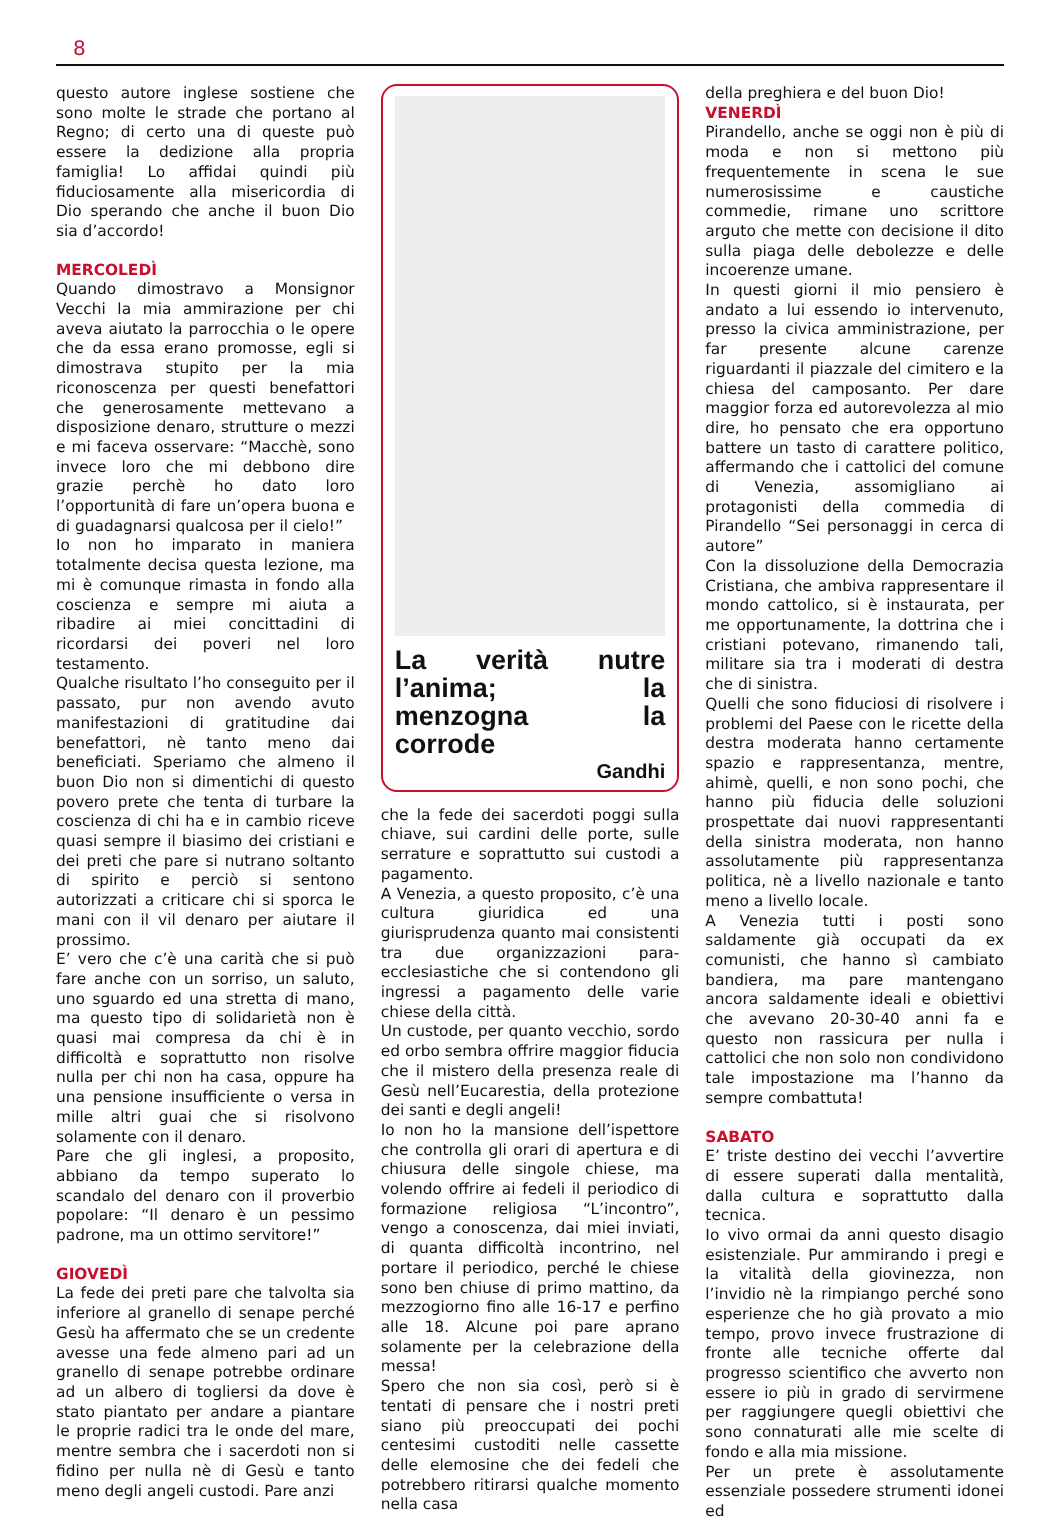8
questo autore inglese sostiene che sono molte le strade che portano al Regno; di certo una di queste può essere la dedizione alla propria famiglia! Lo affidai quindi più fiduciosamente alla misericordia di Dio sperando che anche il buon Dio sia d’accordo!
MERCOLEDÌ
Quando dimostravo a Monsignor Vecchi la mia ammirazione per chi aveva aiutato la parrocchia o le opere che da essa erano promosse, egli si dimostrava stupito per la mia riconoscenza per questi benefattori che generosamente mettevano a disposizione denaro, strutture o mezzi e mi faceva osservare: “Macchè, sono invece loro che mi debbono dire grazie perchè ho dato loro l’opportunità di fare un’opera buona e di guadagnarsi qualcosa per il cielo!”
Io non ho imparato in maniera totalmente decisa questa lezione, ma mi è comunque rimasta in fondo alla coscienza e sempre mi aiuta a ribadire ai miei concittadini di ricordarsi dei poveri nel loro testamento.
Qualche risultato l’ho conseguito per il passato, pur non avendo avuto manifestazioni di gratitudine dai benefattori, nè tanto meno dai beneficiati. Speriamo che almeno il buon Dio non si dimentichi di questo povero prete che tenta di turbare la coscienza di chi ha e in cambio riceve quasi sempre il biasimo dei cristiani e dei preti che pare si nutrano soltanto di spirito e perciò si sentono autorizzati a criticare chi si sporca le mani con il vil denaro per aiutare il prossimo.
E’ vero che c’è una carità che si può fare anche con un sorriso, un saluto, uno sguardo ed una stretta di mano, ma questo tipo di solidarietà non è quasi mai compresa da chi è in difficoltà e soprattutto non risolve nulla per chi non ha casa, oppure ha una pensione insufficiente o versa in mille altri guai che si risolvono solamente con il denaro.
Pare che gli inglesi, a proposito, abbiano da tempo superato lo scandalo del denaro con il proverbio popolare: “Il denaro è un pessimo padrone, ma un ottimo servitore!”
GIOVEDÌ
La fede dei preti pare che talvolta sia inferiore al granello di senape perché Gesù ha affermato che se un credente avesse una fede almeno pari ad un granello di senape potrebbe ordinare ad un albero di togliersi da dove è stato piantato per andare a piantare le proprie radici tra le onde del mare, mentre sembra che i sacerdoti non si fidino per nulla nè di Gesù e tanto meno degli angeli custodi. Pare anzi
La verità nutre l’anima; la menzogna la corrode
Gandhi
che la fede dei sacerdoti poggi sulla chiave, sui cardini delle porte, sulle serrature e soprattutto sui custodi a pagamento.
A Venezia, a questo proposito, c’è una cultura giuridica ed una giurisprudenza quanto mai consistenti tra due organizzazioni para-ecclesiastiche che si contendono gli ingressi a pagamento delle varie chiese della città.
Un custode, per quanto vecchio, sordo ed orbo sembra offrire maggior fiducia che il mistero della presenza reale di Gesù nell’Eucarestia, della protezione dei santi e degli angeli!
Io non ho la mansione dell’ispettore che controlla gli orari di apertura e di chiusura delle singole chiese, ma volendo offrire ai fedeli il periodico di formazione religiosa “L’incontro”, vengo a conoscenza, dai miei inviati, di quanta difficoltà incontrino, nel portare il periodico, perché le chiese sono ben chiuse di primo mattino, da mezzogiorno fino alle 16-17 e perfino alle 18. Alcune poi pare aprano solamente per la celebrazione della messa!
Spero che non sia così, però si è tentati di pensare che i nostri preti siano più preoccupati dei pochi centesimi custoditi nelle cassette delle elemosine che dei fedeli che potrebbero ritirarsi qualche momento nella casa
della preghiera e del buon Dio!
VENERDÌ
Pirandello, anche se oggi non è più di moda e non si mettono più frequentemente in scena le sue numerosissime e caustiche commedie, rimane uno scrittore arguto che mette con decisione il dito sulla piaga delle debolezze e delle incoerenze umane.
In questi giorni il mio pensiero è andato a lui essendo io intervenuto, presso la civica amministrazione, per far presente alcune carenze riguardanti il piazzale del cimitero e la chiesa del camposanto. Per dare maggior forza ed autorevolezza al mio dire, ho pensato che era opportuno battere un tasto di carattere politico, affermando che i cattolici del comune di Venezia, assomigliano ai protagonisti della commedia di Pirandello “Sei personaggi in cerca di autore”
Con la dissoluzione della Democrazia Cristiana, che ambiva rappresentare il mondo cattolico, si è instaurata, per me opportunamente, la dottrina che i cristiani potevano, rimanendo tali, militare sia tra i moderati di destra che di sinistra.
Quelli che sono fiduciosi di risolvere i problemi del Paese con le ricette della destra moderata hanno certamente spazio e rappresentanza, mentre, ahimè, quelli, e non sono pochi, che hanno più fiducia delle soluzioni prospettate dai nuovi rappresentanti della sinistra moderata, non hanno assolutamente più rappresentanza politica, nè a livello nazionale e tanto meno a livello locale.
A Venezia tutti i posti sono saldamente già occupati da ex comunisti, che hanno sì cambiato bandiera, ma pare mantengano ancora saldamente ideali e obiettivi che avevano 20-30-40 anni fa e questo non rassicura per nulla i cattolici che non solo non condividono tale impostazione ma l’hanno da sempre combattuta!
SABATO
E’ triste destino dei vecchi l’avvertire di essere superati dalla mentalità, dalla cultura e soprattutto dalla tecnica.
Io vivo ormai da anni questo disagio esistenziale. Pur ammirando i pregi e la vitalità della giovinezza, non l’invidio nè la rimpiango perché sono esperienze che ho già provato a mio tempo, provo invece frustrazione di fronte alle tecniche offerte dal progresso scientifico che avverto non essere io più in grado di servirmene per raggiungere quegli obiettivi che sono connaturati alle mie scelte di fondo e alla mia missione.
Per un prete è assolutamente essenziale possedere strumenti idonei ed